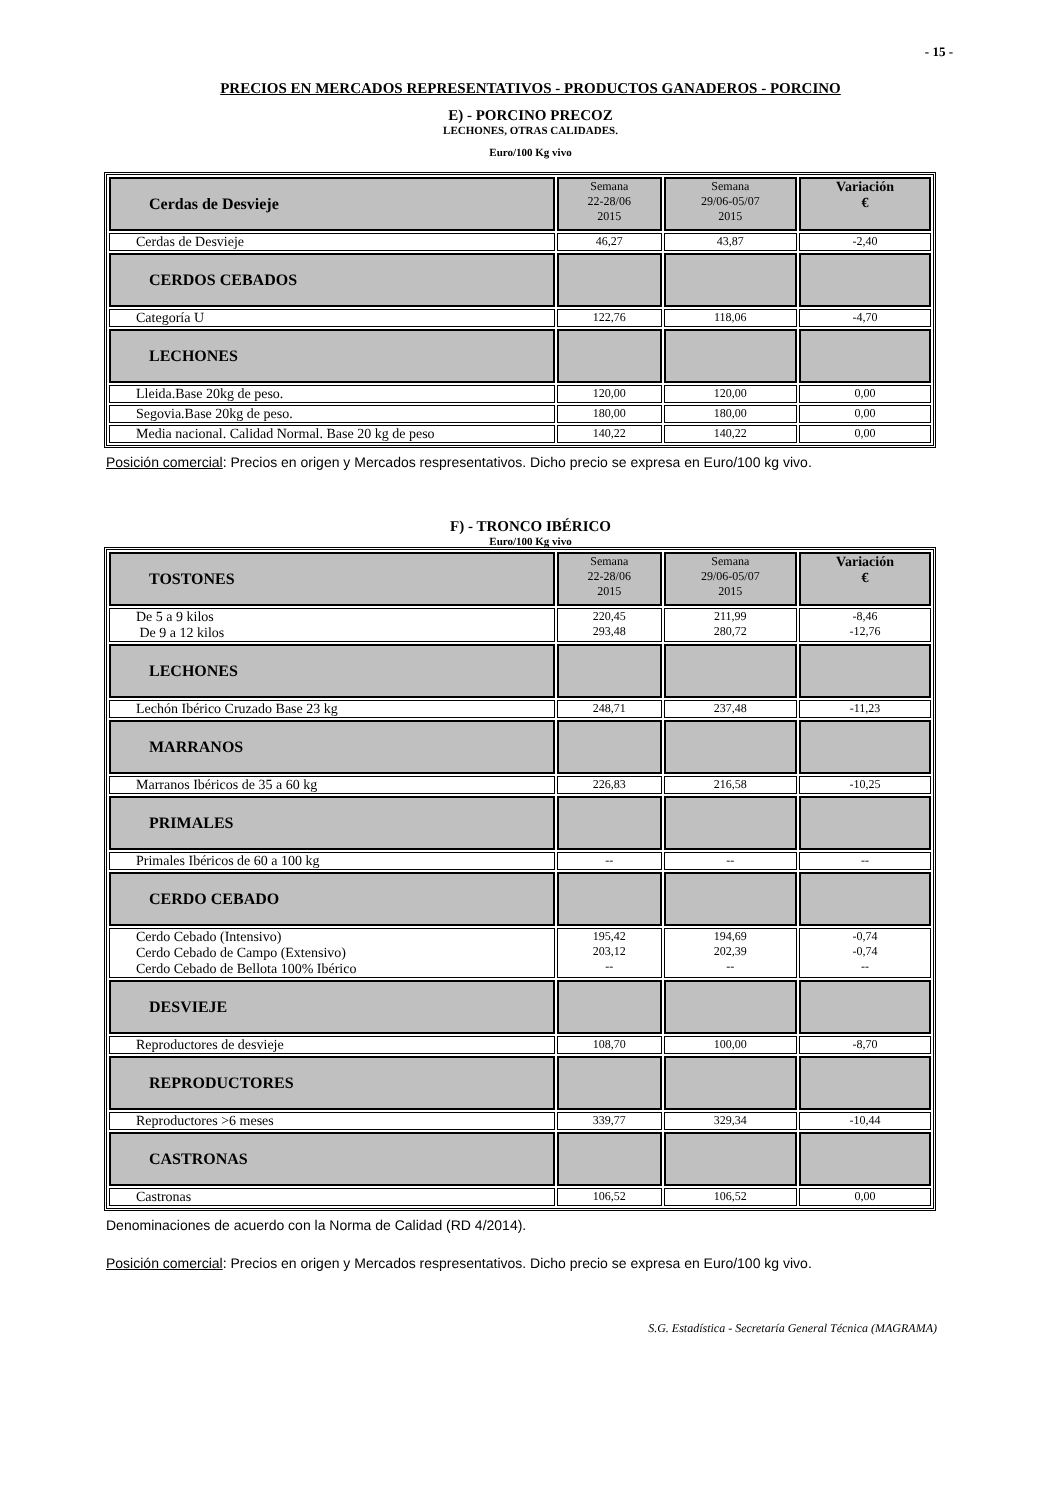- 15 -
PRECIOS EN MERCADOS REPRESENTATIVOS - PRODUCTOS GANADEROS - PORCINO
E) - PORCINO PRECOZ
LECHONES, OTRAS CALIDADES.
Euro/100 Kg vivo
| Cerdas de Desvieje | Semana 22-28/06 2015 | Semana 29/06-05/07 2015 | Variación € |
| Cerdas de Desvieje | 46,27 | 43,87 | -2,40 |
| CERDOS CEBADOS | | | |
| Categoría U | 122,76 | 118,06 | -4,70 |
| LECHONES | | | |
| Lleida.Base 20kg de peso. | 120,00 | 120,00 | 0,00 |
| Segovia.Base 20kg de peso. | 180,00 | 180,00 | 0,00 |
| Media nacional. Calidad Normal. Base 20 kg de peso | 140,22 | 140,22 | 0,00 |
Posición comercial: Precios en origen y Mercados respresentativos. Dicho precio se expresa en Euro/100 kg vivo.
F) - TRONCO IBÉRICO
Euro/100 Kg vivo
| TOSTONES | Semana 22-28/06 2015 | Semana 29/06-05/07 2015 | Variación € |
| De 5 a 9 kilos De 9 a 12 kilos | 220,45 293,48 | 211,99 280,72 | -8,46 -12,76 |
| LECHONES | | | |
| Lechón Ibérico Cruzado Base 23 kg | 248,71 | 237,48 | -11,23 |
| MARRANOS | | | |
| Marranos Ibéricos de 35 a 60 kg | 226,83 | 216,58 | -10,25 |
| PRIMALES | | | |
| Primales Ibéricos de 60 a 100 kg | -- | -- | -- |
| CERDO CEBADO | | | |
| Cerdo Cebado (Intensivo) Cerdo Cebado de Campo (Extensivo) Cerdo Cebado de Bellota 100% Ibérico | 195,42 203,12 -- | 194,69 202,39 -- | -0,74 -0,74 -- |
| DESVIEJE | | | |
| Reproductores de desvieje | 108,70 | 100,00 | -8,70 |
| REPRODUCTORES | | | |
| Reproductores >6 meses | 339,77 | 329,34 | -10,44 |
| CASTRONAS | | | |
| Castronas | 106,52 | 106,52 | 0,00 |
Denominaciones de acuerdo con la Norma de Calidad (RD 4/2014).
Posición comercial: Precios en origen y Mercados respresentativos. Dicho precio se expresa en Euro/100 kg vivo.
S.G. Estadística - Secretaría General Técnica (MAGRAMA)